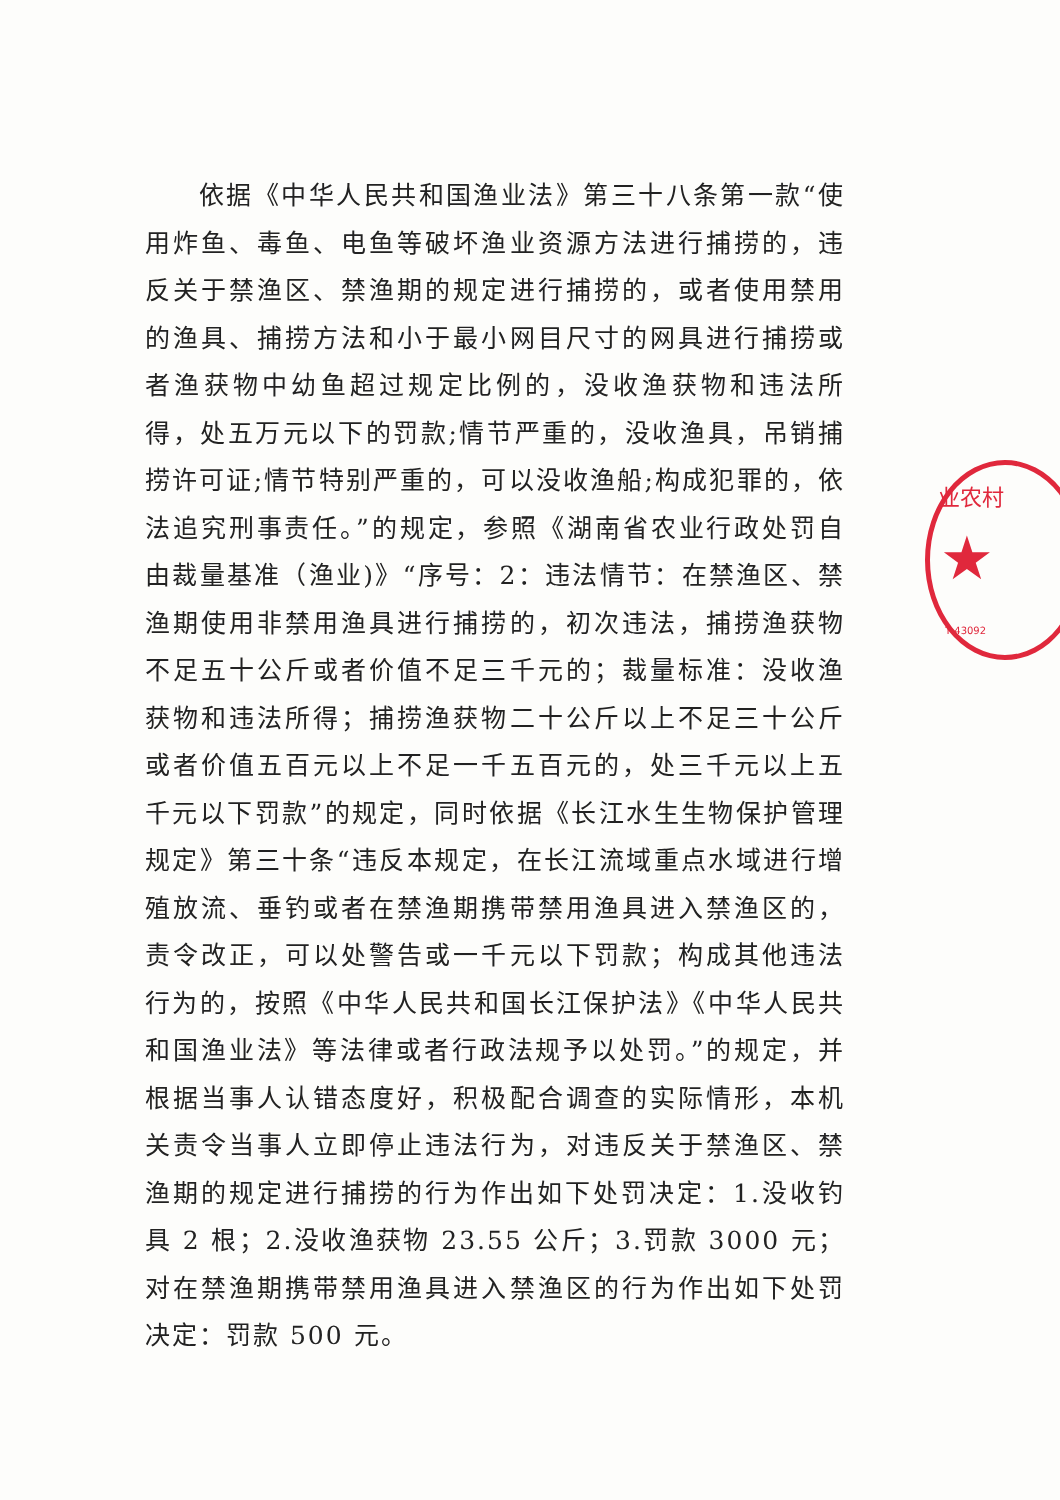依据《中华人民共和国渔业法》第三十八条第一款“使用炸鱼、毒鱼、电鱼等破坏渔业资源方法进行捕捞的，违反关于禁渔区、禁渔期的规定进行捕捞的，或者使用禁用的渔具、捕捞方法和小于最小网目尺寸的网具进行捕捞或者渔获物中幼鱼超过规定比例的，没收渔获物和违法所得，处五万元以下的罚款;情节严重的，没收渔具，吊销捕捞许可证;情节特别严重的，可以没收渔船;构成犯罪的，依法追究刑事责任。”的规定，参照《湖南省农业行政处罚自由裁量基准（渔业)》“序号：2：违法情节：在禁渔区、禁渔期使用非禁用渔具进行捕捞的，初次违法，捕捞渔获物不足五十公斤或者价值不足三千元的；裁量标准：没收渔获物和违法所得；捕捞渔获物二十公斤以上不足三十公斤或者价值五百元以上不足一千五百元的，处三千元以上五千元以下罚款”的规定，同时依据《长江水生生物保护管理规定》第三十条“违反本规定，在长江流域重点水域进行增殖放流、垂钓或者在禁渔期携带禁用渔具进入禁渔区的，责令改正，可以处警告或一千元以下罚款；构成其他违法行为的，按照《中华人民共和国长江保护法》《中华人民共和国渔业法》等法律或者行政法规予以处罚。”的规定，并根据当事人认错态度好，积极配合调查的实际情形，本机关责令当事人立即停止违法行为，对违反关于禁渔区、禁渔期的规定进行捕捞的行为作出如下处罚决定：1.没收钓具 2 根；2.没收渔获物 23.55 公斤；3.罚款 3000 元；对在禁渔期携带禁用渔具进入禁渔区的行为作出如下处罚决定：罚款 500 元。
业农村
★
T 43092